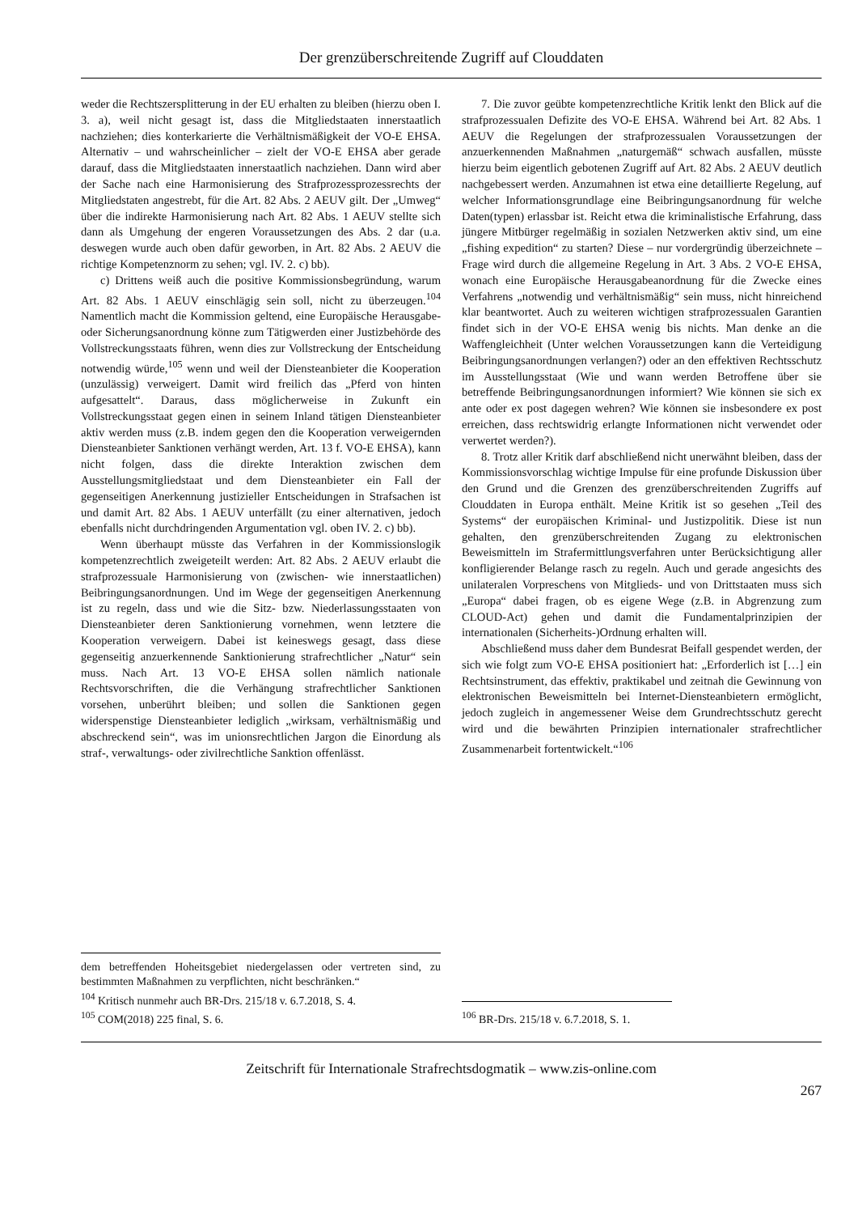Der grenzüberschreitende Zugriff auf Clouddaten
weder die Rechtszersplitterung in der EU erhalten zu bleiben (hierzu oben I. 3. a), weil nicht gesagt ist, dass die Mitgliedstaaten innerstaatlich nachziehen; dies konterkarierte die Verhältnismäßigkeit der VO-E EHSA. Alternativ – und wahrscheinlicher – zielt der VO-E EHSA aber gerade darauf, dass die Mitgliedstaaten innerstaatlich nachziehen. Dann wird aber der Sache nach eine Harmonisierung des Strafprozessprozessrechts der Mitgliedstaten angestrebt, für die Art. 82 Abs. 2 AEUV gilt. Der „Umweg“ über die indirekte Harmonisierung nach Art. 82 Abs. 1 AEUV stellte sich dann als Umgehung der engeren Voraussetzungen des Abs. 2 dar (u.a. deswegen wurde auch oben dafür geworben, in Art. 82 Abs. 2 AEUV die richtige Kompetenznorm zu sehen; vgl. IV. 2. c) bb).
c) Drittens weiß auch die positive Kommissionsbegründung, warum Art. 82 Abs. 1 AEUV einschlägig sein soll, nicht zu überzeugen.<sup>104</sup> Namentlich macht die Kommission geltend, eine Europäische Herausgabe- oder Sicherungsanordnung könne zum Tätigwerden einer Justizbehörde des Vollstreckungsstaats führen, wenn dies zur Vollstreckung der Entscheidung notwendig würde,<sup>105</sup> wenn und weil der Diensteanbieter die Kooperation (unzulässig) verweigert. Damit wird freilich das „Pferd von hinten aufgesattelt“. Daraus, dass möglicherweise in Zukunft ein Vollstreckungsstaat gegen einen in seinem Inland tätigen Diensteanbieter aktiv werden muss (z.B. indem gegen den die Kooperation verweigernden Diensteanbieter Sanktionen verhängt werden, Art. 13 f. VO-E EHSA), kann nicht folgen, dass die direkte Interaktion zwischen dem Ausstellungsmitgliedstaat und dem Diensteanbieter ein Fall der gegenseitigen Anerkennung justizieller Entscheidungen in Strafsachen ist und damit Art. 82 Abs. 1 AEUV unterfällt (zu einer alternativen, jedoch ebenfalls nicht durchdringenden Argumentation vgl. oben IV. 2. c) bb).
Wenn überhaupt müsste das Verfahren in der Kommissionslogik kompetenzrechtlich zweigeteilt werden: Art. 82 Abs. 2 AEUV erlaubt die strafprozessuale Harmonisierung von (zwischen- wie innerstaatlichen) Beibringungsanordnungen. Und im Wege der gegenseitigen Anerkennung ist zu regeln, dass und wie die Sitz- bzw. Niederlassungsstaaten von Diensteanbieter deren Sanktionierung vornehmen, wenn letztere die Kooperation verweigern. Dabei ist keineswegs gesagt, dass diese gegenseitig anzuerkennende Sanktionierung strafrechtlicher „Natur“ sein muss. Nach Art. 13 VO-E EHSA sollen nämlich nationale Rechtsvorschriften, die die Verhängung strafrechtlicher Sanktionen vorsehen, unberührt bleiben; und sollen die Sanktionen gegen widerspenstige Diensteanbieter lediglich „wirksam, verhältnismäßig und abschreckend sein“, was im unionsrechtlichen Jargon die Einordung als straf-, verwaltungs- oder zivilrechtliche Sanktion offenlässt.
dem betreffenden Hoheitsgebiet niedergelassen oder vertreten sind, zu bestimmten Maßnahmen zu verpflichten, nicht beschränken.“
<sup>104</sup> Kritisch nunmehr auch BR-Drs. 215/18 v. 6.7.2018, S. 4.
<sup>105</sup> COM(2018) 225 final, S. 6.
7. Die zuvor geübte kompetenzrechtliche Kritik lenkt den Blick auf die strafprozessualen Defizite des VO-E EHSA. Während bei Art. 82 Abs. 1 AEUV die Regelungen der strafprozessualen Voraussetzungen der anzuerkennenden Maßnahmen „naturgemäß“ schwach ausfallen, müsste hierzu beim eigentlich gebotenen Zugriff auf Art. 82 Abs. 2 AEUV deutlich nachgebessert werden. Anzumahnen ist etwa eine detaillierte Regelung, auf welcher Informationsgrundlage eine Beibringungsanordnung für welche Daten(typen) erlassbar ist. Reicht etwa die kriminalistische Erfahrung, dass jüngere Mitbürger regelmäßig in sozialen Netzwerken aktiv sind, um eine „fishing expedition“ zu starten? Diese – nur vordergründig überzeichnete – Frage wird durch die allgemeine Regelung in Art. 3 Abs. 2 VO-E EHSA, wonach eine Europäische Herausgabeanordnung für die Zwecke eines Verfahrens „notwendig und verhältnismäßig“ sein muss, nicht hinreichend klar beantwortet. Auch zu weiteren wichtigen strafprozessualen Garantien findet sich in der VO-E EHSA wenig bis nichts. Man denke an die Waffengleichheit (Unter welchen Voraussetzungen kann die Verteidigung Beibringungsanordnungen verlangen?) oder an den effektiven Rechtsschutz im Ausstellungsstaat (Wie und wann werden Betroffene über sie betreffende Beibringungsanordnungen informiert? Wie können sie sich ex ante oder ex post dagegen wehren? Wie können sie insbesondere ex post erreichen, dass rechtswidrig erlangte Informationen nicht verwendet oder verwertet werden?).
8. Trotz aller Kritik darf abschließend nicht unerwähnt bleiben, dass der Kommissionsvorschlag wichtige Impulse für eine profunde Diskussion über den Grund und die Grenzen des grenzüberschreitenden Zugriffs auf Clouddaten in Europa enthält. Meine Kritik ist so gesehen „Teil des Systems“ der europäischen Kriminal- und Justizpolitik. Diese ist nun gehalten, den grenzüberschreitenden Zugang zu elektronischen Beweismitteln im Strafermittlungsverfahren unter Berücksichtigung aller konfligierender Belange rasch zu regeln. Auch und gerade angesichts des unilateralen Vorpreschens von Mitglieds- und von Drittstaaten muss sich „Europa“ dabei fragen, ob es eigene Wege (z.B. in Abgrenzung zum CLOUD-Act) gehen und damit die Fundamentalprinzipien der internationalen (Sicherheits-)Ordnung erhalten will.
Abschließend muss daher dem Bundesrat Beifall gespendet werden, der sich wie folgt zum VO-E EHSA positioniert hat: „Erforderlich ist […] ein Rechtsinstrument, das effektiv, praktikabel und zeitnah die Gewinnung von elektronischen Beweismitteln bei Internet-Diensteanbietern ermöglicht, jedoch zugleich in angemessener Weise dem Grundrechtsschutz gerecht wird und die bewährten Prinzipien internationaler strafrechtlicher Zusammenarbeit fortentwickelt.“<sup>106</sup>
<sup>106</sup> BR-Drs. 215/18 v. 6.7.2018, S. 1.
Zeitschrift für Internationale Strafrechtsdogmatik – www.zis-online.com
267